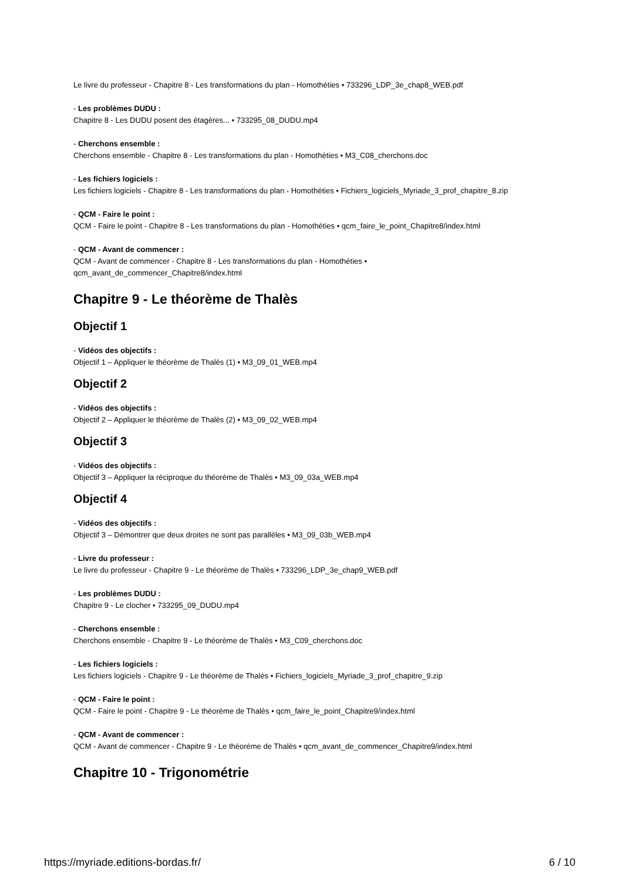Le livre du professeur - Chapitre 8 - Les transformations du plan - Homothéties • 733296_LDP_3e_chap8_WEB.pdf
- Les problèmes DUDU :
Chapitre 8 - Les DUDU posent des étagères... • 733295_08_DUDU.mp4
- Cherchons ensemble :
Cherchons ensemble - Chapitre 8 - Les transformations du plan - Homothéties • M3_C08_cherchons.doc
- Les fichiers logiciels :
Les fichiers logiciels - Chapitre 8 - Les transformations du plan - Homothéties • Fichiers_logiciels_Myriade_3_prof_chapitre_8.zip
- QCM - Faire le point :
QCM - Faire le point - Chapitre 8 - Les transformations du plan - Homothéties • qcm_faire_le_point_Chapitre8/index.html
- QCM - Avant de commencer :
QCM - Avant de commencer - Chapitre 8 - Les transformations du plan - Homothéties •
qcm_avant_de_commencer_Chapitre8/index.html
Chapitre 9 - Le théorème de Thalès
Objectif 1
- Vidéos des objectifs :
Objectif 1 – Appliquer le théorème de Thalès (1) • M3_09_01_WEB.mp4
Objectif 2
- Vidéos des objectifs :
Objectif 2 – Appliquer le théorème de Thalès (2) • M3_09_02_WEB.mp4
Objectif 3
- Vidéos des objectifs :
Objectif 3 – Appliquer la réciproque du théorème de Thalès • M3_09_03a_WEB.mp4
Objectif 4
- Vidéos des objectifs :
Objectif 3 – Démontrer que deux droites ne sont pas parallèles • M3_09_03b_WEB.mp4
- Livre du professeur :
Le livre du professeur - Chapitre 9 - Le théorème de Thalès • 733296_LDP_3e_chap9_WEB.pdf
- Les problèmes DUDU :
Chapitre 9 - Le clocher • 733295_09_DUDU.mp4
- Cherchons ensemble :
Cherchons ensemble - Chapitre 9 - Le théorème de Thalès • M3_C09_cherchons.doc
- Les fichiers logiciels :
Les fichiers logiciels - Chapitre 9 - Le théorème de Thalès • Fichiers_logiciels_Myriade_3_prof_chapitre_9.zip
- QCM - Faire le point :
QCM - Faire le point - Chapitre 9 - Le théorème de Thalès • qcm_faire_le_point_Chapitre9/index.html
- QCM - Avant de commencer :
QCM - Avant de commencer - Chapitre 9 - Le théorème de Thalès • qcm_avant_de_commencer_Chapitre9/index.html
Chapitre 10 - Trigonométrie
https://myriade.editions-bordas.fr/ 6 / 10